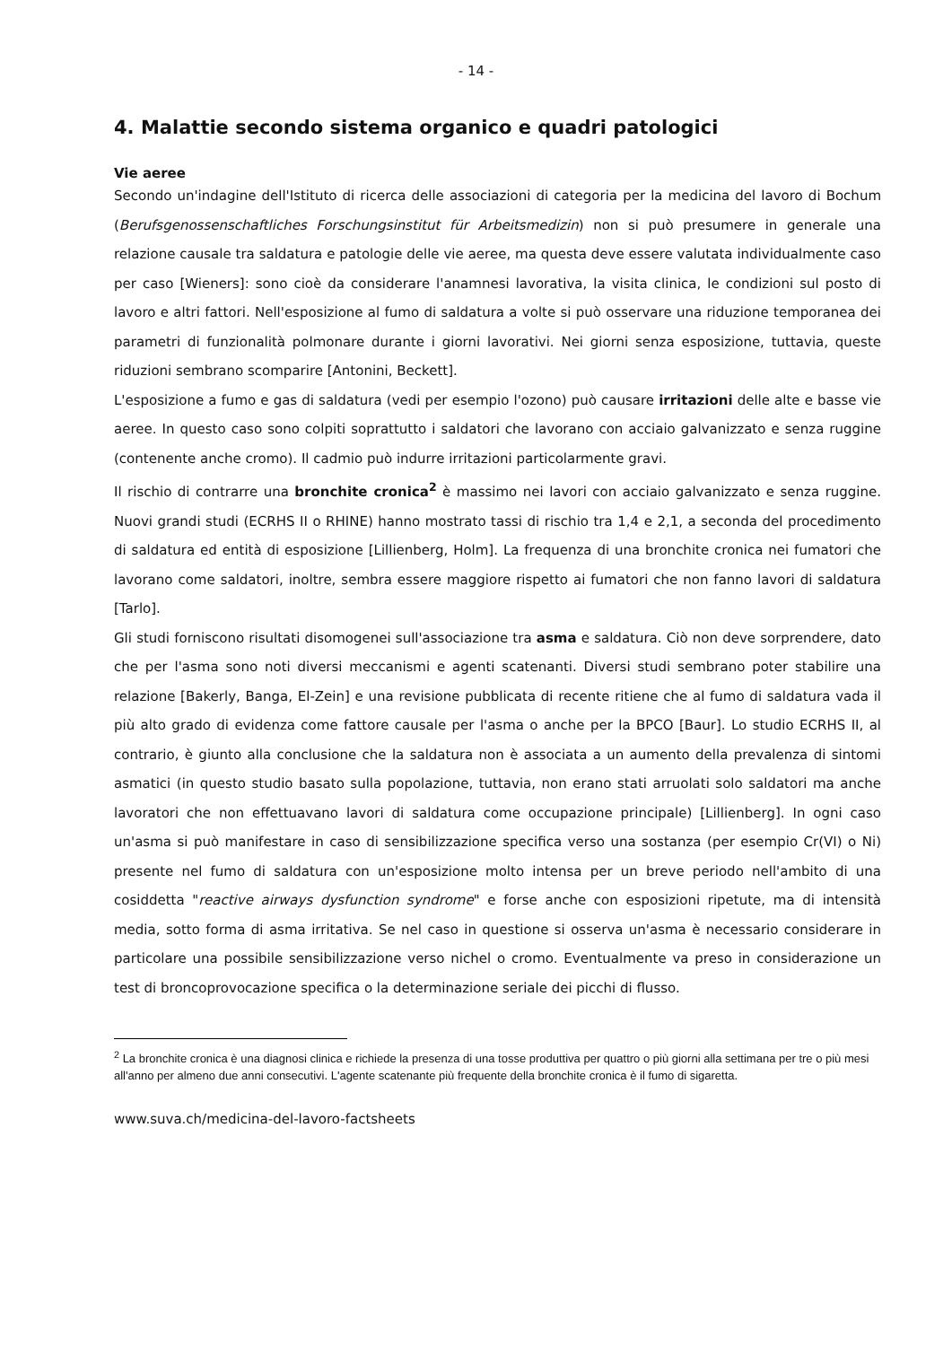- 14 -
4. Malattie secondo sistema organico e quadri patologici
Vie aeree
Secondo un'indagine dell'Istituto di ricerca delle associazioni di categoria per la medicina del lavoro di Bochum (Berufsgenossenschaftliches Forschungsinstitut für Arbeitsmedizin) non si può presumere in generale una relazione causale tra saldatura e patologie delle vie aeree, ma questa deve essere valutata individualmente caso per caso [Wieners]: sono cioè da considerare l'anamnesi lavorativa, la visita clinica, le condizioni sul posto di lavoro e altri fattori. Nell'esposizione al fumo di saldatura a volte si può osservare una riduzione temporanea dei parametri di funzionalità polmonare durante i giorni lavorativi. Nei giorni senza esposizione, tuttavia, queste riduzioni sembrano scomparire [Antonini, Beckett].
L'esposizione a fumo e gas di saldatura (vedi per esempio l'ozono) può causare irritazioni delle alte e basse vie aeree. In questo caso sono colpiti soprattutto i saldatori che lavorano con acciaio galvanizzato e senza ruggine (contenente anche cromo). Il cadmio può indurre irritazioni particolarmente gravi.
Il rischio di contrarre una bronchite cronica<sup>2</sup> è massimo nei lavori con acciaio galvanizzato e senza ruggine. Nuovi grandi studi (ECRHS II o RHINE) hanno mostrato tassi di rischio tra 1,4 e 2,1, a seconda del procedimento di saldatura ed entità di esposizione [Lillienberg, Holm]. La frequenza di una bronchite cronica nei fumatori che lavorano come saldatori, inoltre, sembra essere maggiore rispetto ai fumatori che non fanno lavori di saldatura [Tarlo].
Gli studi forniscono risultati disomogenei sull'associazione tra asma e saldatura. Ciò non deve sorprendere, dato che per l'asma sono noti diversi meccanismi e agenti scatenanti. Diversi studi sembrano poter stabilire una relazione [Bakerly, Banga, El-Zein] e una revisione pubblicata di recente ritiene che al fumo di saldatura vada il più alto grado di evidenza come fattore causale per l'asma o anche per la BPCO [Baur]. Lo studio ECRHS II, al contrario, è giunto alla conclusione che la saldatura non è associata a un aumento della prevalenza di sintomi asmatici (in questo studio basato sulla popolazione, tuttavia, non erano stati arruolati solo saldatori ma anche lavoratori che non effettuavano lavori di saldatura come occupazione principale) [Lillienberg]. In ogni caso un'asma si può manifestare in caso di sensibilizzazione specifica verso una sostanza (per esempio Cr(VI) o Ni) presente nel fumo di saldatura con un'esposizione molto intensa per un breve periodo nell'ambito di una cosiddetta "reactive airways dysfunction syndrome" e forse anche con esposizioni ripetute, ma di intensità media, sotto forma di asma irritativa. Se nel caso in questione si osserva un'asma è necessario considerare in particolare una possibile sensibilizzazione verso nichel o cromo. Eventualmente va preso in considerazione un test di broncoprovocazione specifica o la determinazione seriale dei picchi di flusso.
<sup>2</sup> La bronchite cronica è una diagnosi clinica e richiede la presenza di una tosse produttiva per quattro o più giorni alla settimana per tre o più mesi all'anno per almeno due anni consecutivi. L'agente scatenante più frequente della bronchite cronica è il fumo di sigaretta.
www.suva.ch/medicina-del-lavoro-factsheets